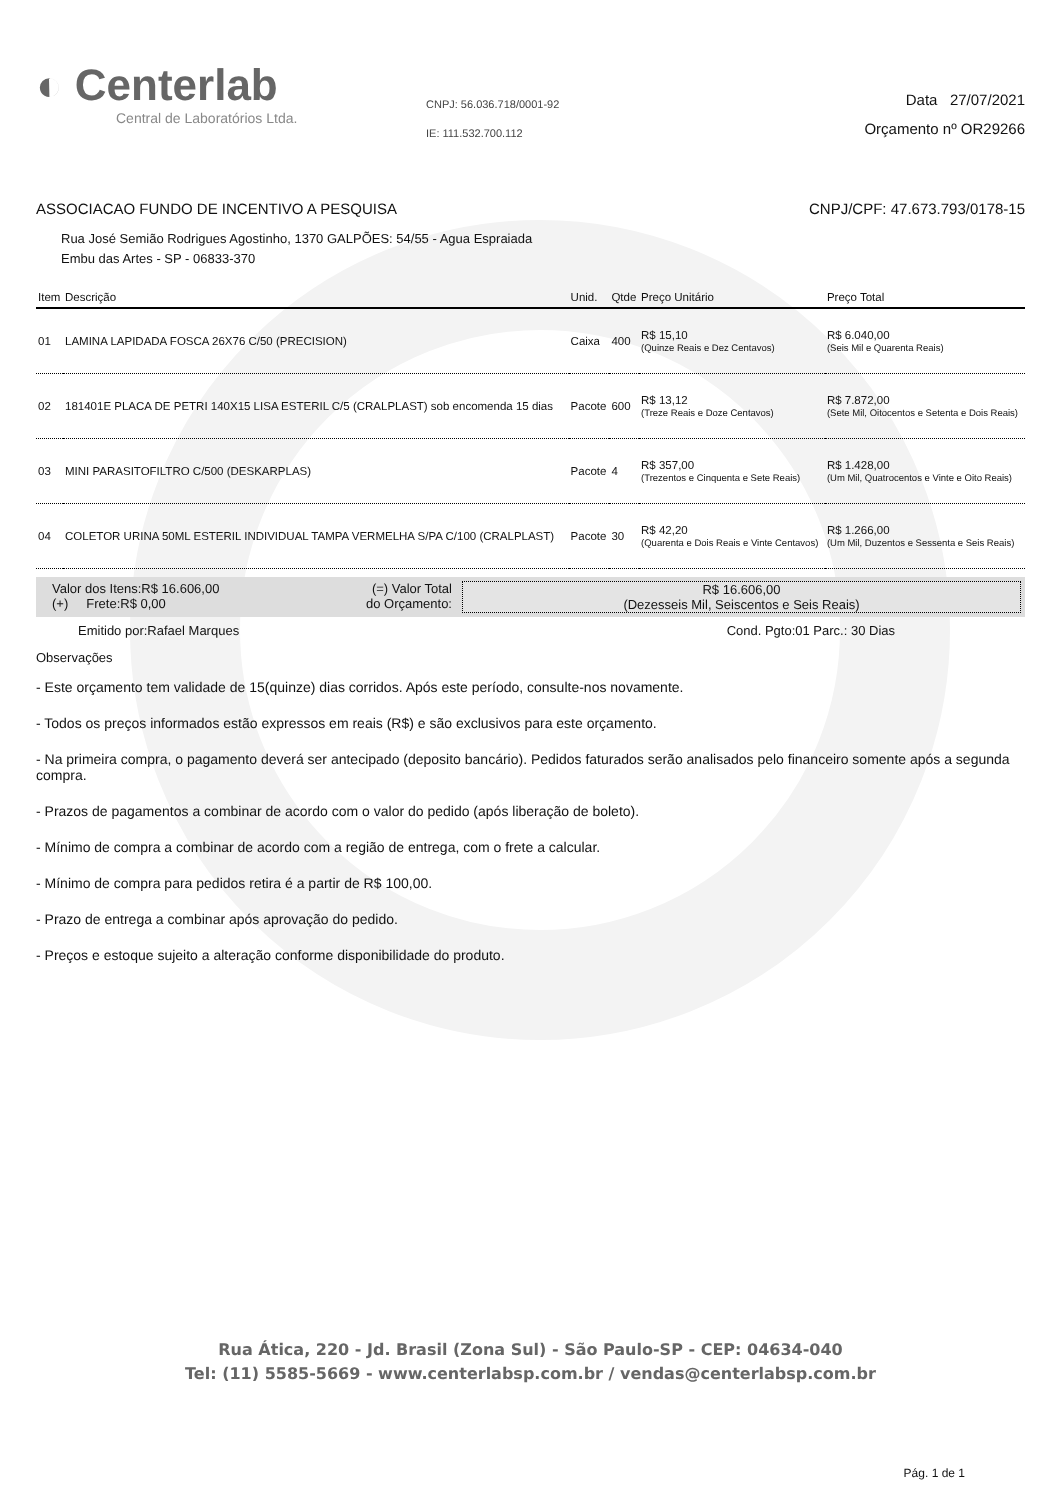◐ Centerlab
Central de Laboratórios Ltda.
CNPJ: 56.036.718/0001-92
IE: 111.532.700.112
Data 27/07/2021
Orçamento nº OR29266
ASSOCIACAO FUNDO DE INCENTIVO A PESQUISA CNPJ/CPF: 47.673.793/0178-15
Rua José Semião Rodrigues Agostinho, 1370 GALPÕES: 54/55 - Agua Espraiada
Embu das Artes - SP - 06833-370
| Item | Descrição | Unid. | Qtde | Preço Unitário | Preço Total |
| --- | --- | --- | --- | --- | --- |
| 01 | LAMINA LAPIDADA FOSCA 26X76 C/50 (PRECISION) | Caixa | 400 | R$ 15,10 (Quinze Reais e Dez Centavos) | R$ 6.040,00 (Seis Mil e Quarenta Reais) |
| 02 | 181401E PLACA DE PETRI 140X15 LISA ESTERIL C/5 (CRALPLAST) sob encomenda 15 dias | Pacote | 600 | R$ 13,12 (Treze Reais e Doze Centavos) | R$ 7.872,00 (Sete Mil, Oitocentos e Setenta e Dois Reais) |
| 03 | MINI PARASITOFILTRO C/500 (DESKARPLAS) | Pacote | 4 | R$ 357,00 (Trezentos e Cinquenta e Sete Reais) | R$ 1.428,00 (Um Mil, Quatrocentos e Vinte e Oito Reais) |
| 04 | COLETOR URINA 50ML ESTERIL INDIVIDUAL TAMPA VERMELHA S/PA C/100 (CRALPLAST) | Pacote | 30 | R$ 42,20 (Quarenta e Dois Reais e Vinte Centavos) | R$ 1.266,00 (Um Mil, Duzentos e Sessenta e Seis Reais) |
Valor dos Itens:R$ 16.606,00
(+) Frete:R$ 0,00
(=) Valor Total
do Orçamento:
R$ 16.606,00
(Dezesseis Mil, Seiscentos e Seis Reais)
Emitido por:Rafael Marques Cond. Pgto:01 Parc.: 30 Dias
Observações
- Este orçamento tem validade de 15(quinze) dias corridos. Após este período, consulte-nos novamente.
- Todos os preços informados estão expressos em reais (R$) e são exclusivos para este orçamento.
- Na primeira compra, o pagamento deverá ser antecipado (deposito bancário). Pedidos faturados serão analisados pelo financeiro somente após a segunda compra.
- Prazos de pagamentos a combinar de acordo com o valor do pedido (após liberação de boleto).
- Mínimo de compra a combinar de acordo com a região de entrega, com o frete a calcular.
- Mínimo de compra para pedidos retira é a partir de R$ 100,00.
- Prazo de entrega a combinar após aprovação do pedido.
- Preços e estoque sujeito a alteração conforme disponibilidade do produto.
Rua Ática, 220 - Jd. Brasil (Zona Sul) - São Paulo-SP - CEP: 04634-040
Tel: (11) 5585-5669 - www.centerlabsp.com.br / vendas@centerlabsp.com.br
Pág. 1 de 1